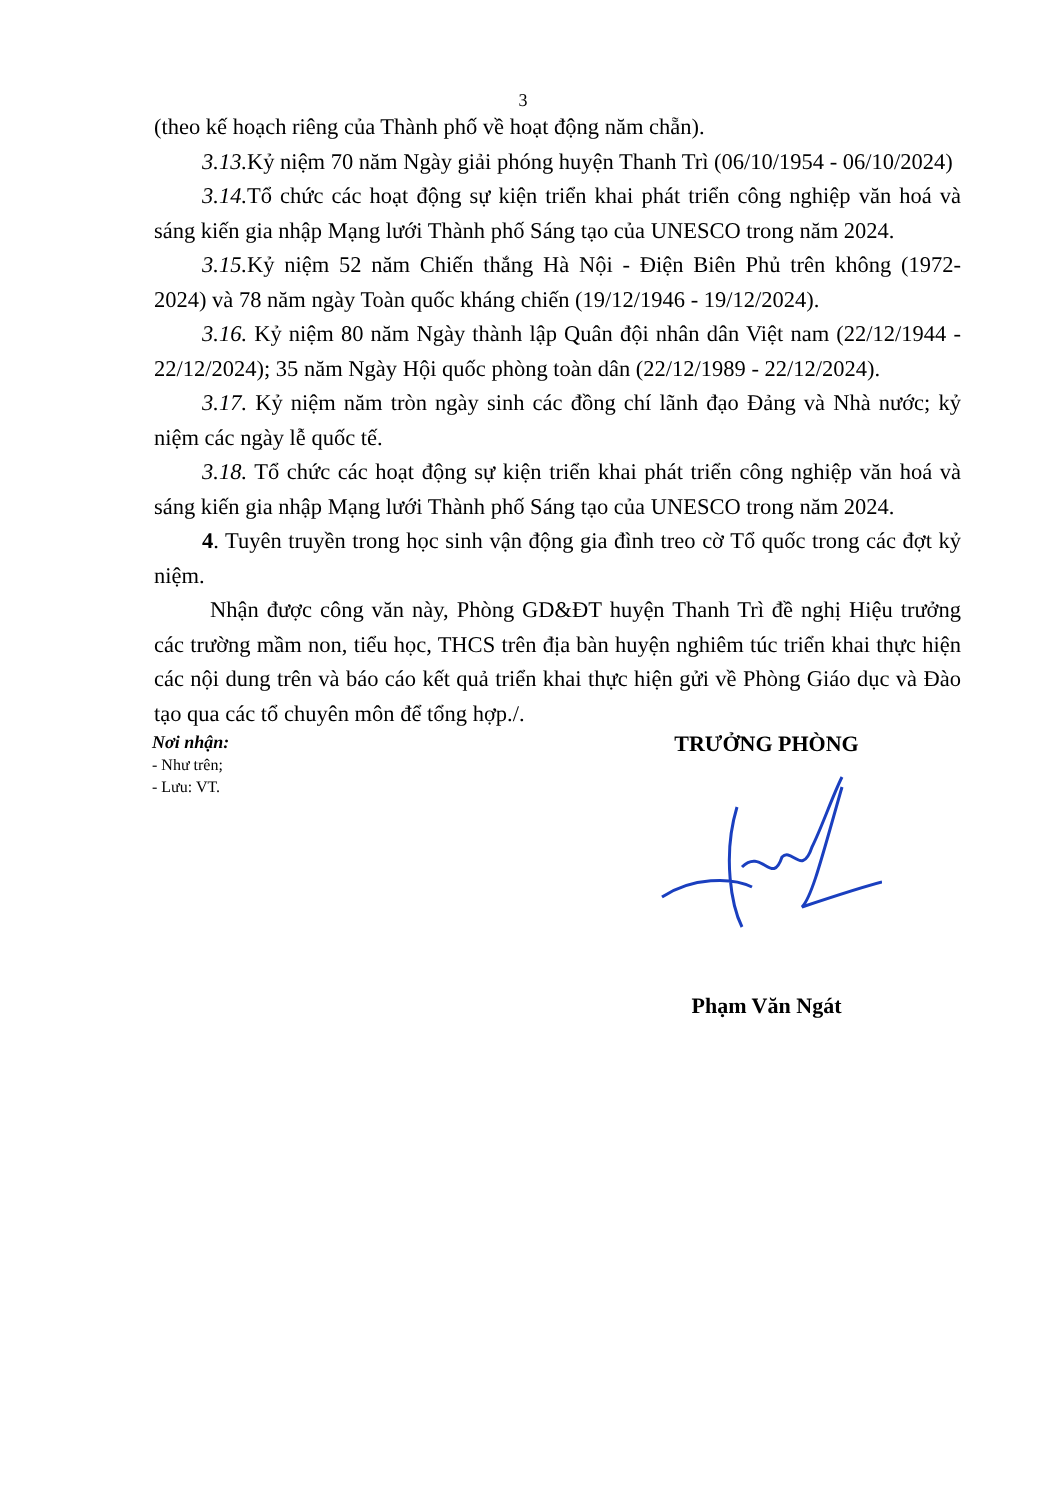3
(theo kế hoạch riêng của Thành phố về hoạt động năm chẵn).
3.13. Kỷ niệm 70 năm Ngày giải phóng huyện Thanh Trì (06/10/1954 - 06/10/2024)
3.14. Tổ chức các hoạt động sự kiện triển khai phát triển công nghiệp văn hoá và sáng kiến gia nhập Mạng lưới Thành phố Sáng tạo của UNESCO trong năm 2024.
3.15. Kỷ niệm 52 năm Chiến thắng Hà Nội - Điện Biên Phủ trên không (1972- 2024) và 78 năm ngày Toàn quốc kháng chiến (19/12/1946 - 19/12/2024).
3.16. Kỷ niệm 80 năm Ngày thành lập Quân đội nhân dân Việt nam (22/12/1944 - 22/12/2024); 35 năm Ngày Hội quốc phòng toàn dân (22/12/1989 - 22/12/2024).
3.17. Kỷ niệm năm tròn ngày sinh các đồng chí lãnh đạo Đảng và Nhà nước; kỷ niệm các ngày lễ quốc tế.
3.18. Tổ chức các hoạt động sự kiện triển khai phát triển công nghiệp văn hoá và sáng kiến gia nhập Mạng lưới Thành phố Sáng tạo của UNESCO trong năm 2024.
4. Tuyên truyền trong học sinh vận động gia đình treo cờ Tổ quốc trong các đợt kỷ niệm.
Nhận được công văn này, Phòng GD&ĐT huyện Thanh Trì đề nghị Hiệu trưởng các trường mầm non, tiểu học, THCS trên địa bàn huyện nghiêm túc triển khai thực hiện các nội dung trên và báo cáo kết quả triển khai thực hiện gửi về Phòng Giáo dục và Đào tạo qua các tổ chuyên môn để tổng hợp./.
Nơi nhận:
- Như trên;
- Lưu: VT.
TRƯỞNG PHÒNG
Phạm Văn Ngát